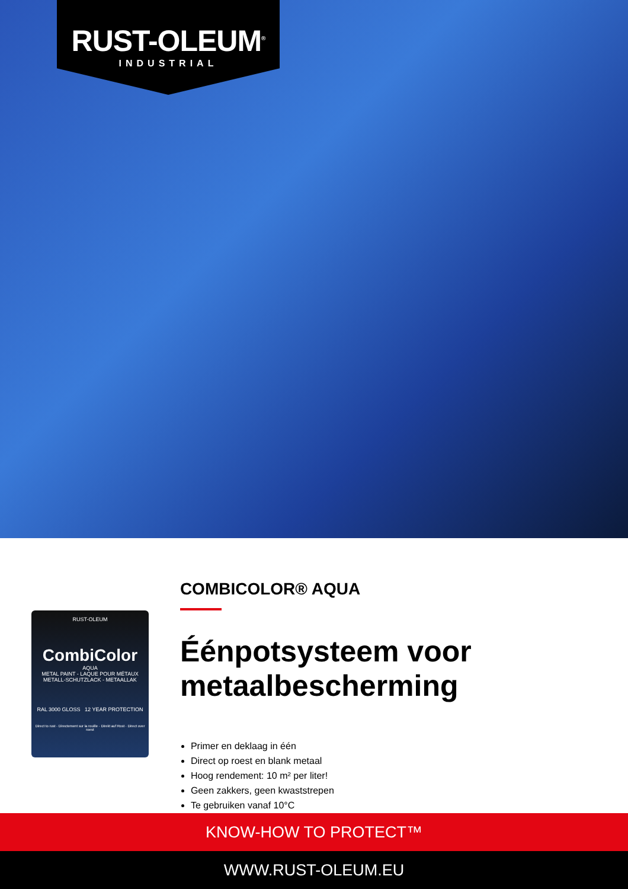RUST-OLEUM<sup>®</sup>
INDUSTRIAL
RUST-OLEUM
CombiColor
AQUA
METAL PAINT - LAQUE POUR MÉTAUX
METALL-SCHUTZLACK - METAALLAK
RAL 3000 GLOSS 12 YEAR PROTECTION
Direct to rust · Directement sur la rouille · Direkt auf Rost · Direct over roest
COMBICOLOR® AQUA
Éénpotsysteem voor metaalbescherming
Primer en deklaag in één
Direct op roest en blank metaal
Hoog rendement: 10 m² per liter!
Geen zakkers, geen kwaststrepen
Te gebruiken vanaf 10°C
KNOW-HOW TO PROTECT™
WWW.RUST-OLEUM.EU